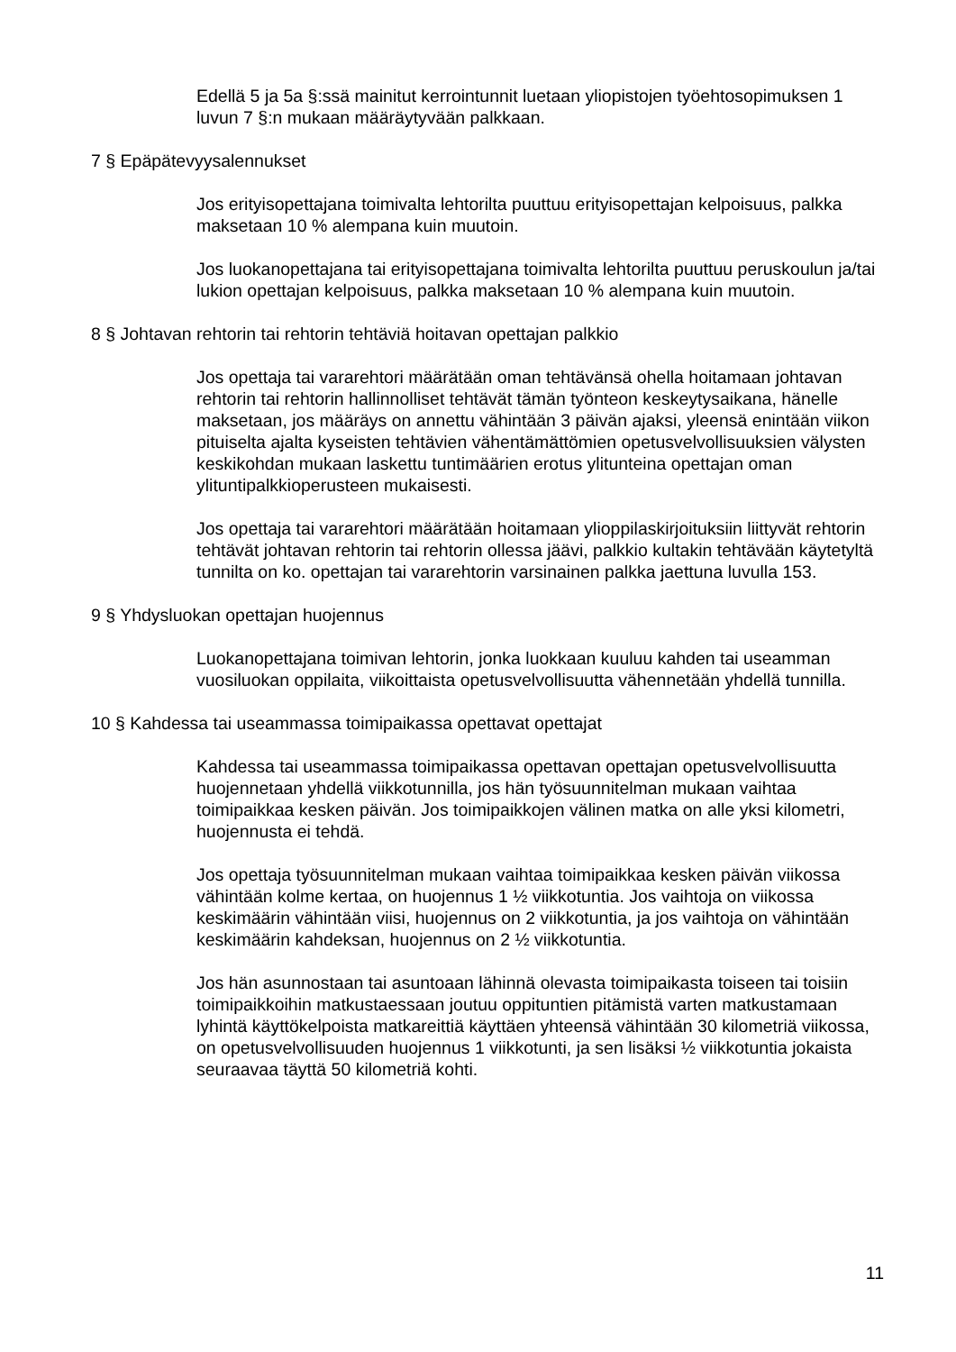Edellä 5 ja 5a §:ssä mainitut kerrointunnit luetaan yliopistojen työehtosopimuksen 1 luvun 7 §:n mukaan määräytyvään palkkaan.
7 § Epäpätevyysalennukset
Jos erityisopettajana toimivalta lehtorilta puuttuu erityisopettajan kelpoisuus, palkka maksetaan 10 % alempana kuin muutoin.
Jos luokanopettajana tai erityisopettajana toimivalta lehtorilta puuttuu peruskoulun ja/tai lukion opettajan kelpoisuus, palkka maksetaan 10 % alempana kuin muutoin.
8 § Johtavan rehtorin tai rehtorin tehtäviä hoitavan opettajan palkkio
Jos opettaja tai vararehtori määrätään oman tehtävänsä ohella hoitamaan johtavan rehtorin tai rehtorin hallinnolliset tehtävät tämän työnteon keskeytysaikana, hänelle maksetaan, jos määräys on annettu vähintään 3 päivän ajaksi, yleensä enintään viikon pituiselta ajalta kyseisten tehtävien vähentämättömien opetusvelvollisuuksien välysten keskikohdan mukaan laskettu tuntimäärien erotus ylitunteina opettajan oman ylituntipalkkioperusteen mukaisesti.
Jos opettaja tai vararehtori määrätään hoitamaan ylioppilaskirjoituksiin liittyvät rehtorin tehtävät johtavan rehtorin tai rehtorin ollessa jäävi, palkkio kultakin tehtävään käytetyltä tunnilta on ko. opettajan tai vararehtorin varsinainen palkka jaettuna luvulla 153.
9 § Yhdysluokan opettajan huojennus
Luokanopettajana toimivan lehtorin, jonka luokkaan kuuluu kahden tai useamman vuosiluokan oppilaita, viikoittaista opetusvelvollisuutta vähennetään yhdellä tunnilla.
10 § Kahdessa tai useammassa toimipaikassa opettavat opettajat
Kahdessa tai useammassa toimipaikassa opettavan opettajan opetusvelvollisuutta huojennetaan yhdellä viikkotunnilla, jos hän työsuunnitelman mukaan vaihtaa toimipaikkaa kesken päivän. Jos toimipaikkojen välinen matka on alle yksi kilometri, huojennusta ei tehdä.
Jos opettaja työsuunnitelman mukaan vaihtaa toimipaikkaa kesken päivän viikossa vähintään kolme kertaa, on huojennus 1 ½ viikkotuntia. Jos vaihtoja on viikossa keskimäärin vähintään viisi, huojennus on 2 viikkotuntia, ja jos vaihtoja on vähintään keskimäärin kahdeksan, huojennus on 2 ½ viikkotuntia.
Jos hän asunnostaan tai asuntoaan lähinnä olevasta toimipaikasta toiseen tai toisiin toimipaikkoihin matkustaessaan joutuu oppituntien pitämistä varten matkustamaan lyhintä käyttökelpoista matkareittiä käyttäen yhteensä vähintään 30 kilometriä viikossa, on opetusvelvollisuuden huojennus 1 viikkotunti, ja sen lisäksi ½ viikkotuntia jokaista seuraavaa täyttä 50 kilometriä kohti.
11